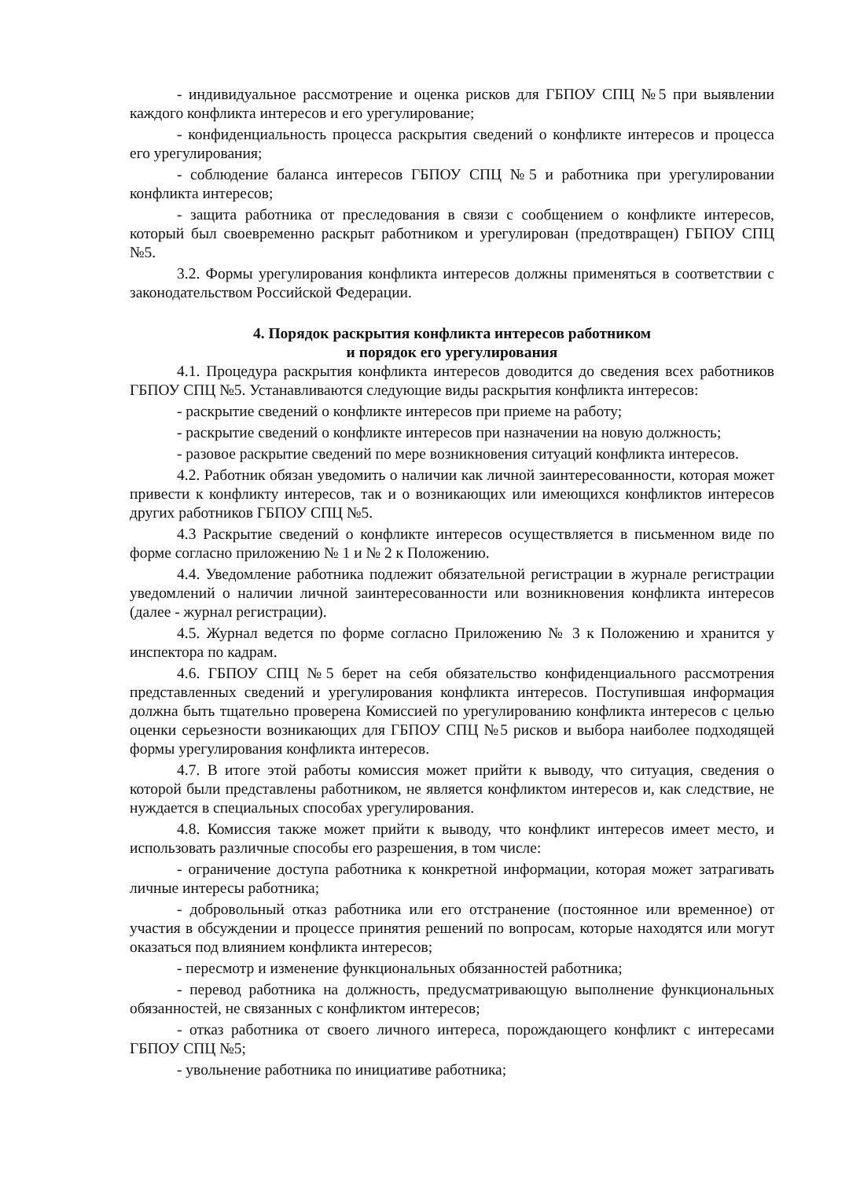- индивидуальное рассмотрение и оценка рисков для ГБПОУ СПЦ №5 при выявлении каждого конфликта интересов и его урегулирование;
- конфиденциальность процесса раскрытия сведений о конфликте интересов и процесса его урегулирования;
- соблюдение баланса интересов ГБПОУ СПЦ №5 и работника при урегулировании конфликта интересов;
- защита работника от преследования в связи с сообщением о конфликте интересов, который был своевременно раскрыт работником и урегулирован (предотвращен) ГБПОУ СПЦ №5.
3.2. Формы урегулирования конфликта интересов должны применяться в соответствии с законодательством Российской Федерации.
4. Порядок раскрытия конфликта интересов работником
и порядок его урегулирования
4.1. Процедура раскрытия конфликта интересов доводится до сведения всех работников ГБПОУ СПЦ №5. Устанавливаются следующие виды раскрытия конфликта интересов:
- раскрытие сведений о конфликте интересов при приеме на работу;
- раскрытие сведений о конфликте интересов при назначении на новую должность;
- разовое раскрытие сведений по мере возникновения ситуаций конфликта интересов.
4.2. Работник обязан уведомить о наличии как личной заинтересованности, которая может привести к конфликту интересов, так и о возникающих или имеющихся конфликтов интересов других работников ГБПОУ СПЦ №5.
4.3 Раскрытие сведений о конфликте интересов осуществляется в письменном виде по форме согласно приложению № 1 и № 2 к Положению.
4.4. Уведомление работника подлежит обязательной регистрации в журнале регистрации уведомлений о наличии личной заинтересованности или возникновения конфликта интересов (далее - журнал регистрации).
4.5. Журнал ведется по форме согласно Приложению № 3 к Положению и хранится у инспектора по кадрам.
4.6. ГБПОУ СПЦ №5 берет на себя обязательство конфиденциального рассмотрения представленных сведений и урегулирования конфликта интересов. Поступившая информация должна быть тщательно проверена Комиссией по урегулированию конфликта интересов с целью оценки серьезности возникающих для ГБПОУ СПЦ №5 рисков и выбора наиболее подходящей формы урегулирования конфликта интересов.
4.7. В итоге этой работы комиссия может прийти к выводу, что ситуация, сведения о которой были представлены работником, не является конфликтом интересов и, как следствие, не нуждается в специальных способах урегулирования.
4.8. Комиссия также может прийти к выводу, что конфликт интересов имеет место, и использовать различные способы его разрешения, в том числе:
- ограничение доступа работника к конкретной информации, которая может затрагивать личные интересы работника;
- добровольный отказ работника или его отстранение (постоянное или временное) от участия в обсуждении и процессе принятия решений по вопросам, которые находятся или могут оказаться под влиянием конфликта интересов;
- пересмотр и изменение функциональных обязанностей работника;
- перевод работника на должность, предусматривающую выполнение функциональных обязанностей, не связанных с конфликтом интересов;
- отказ работника от своего личного интереса, порождающего конфликт с интересами ГБПОУ СПЦ №5;
- увольнение работника по инициативе работника;